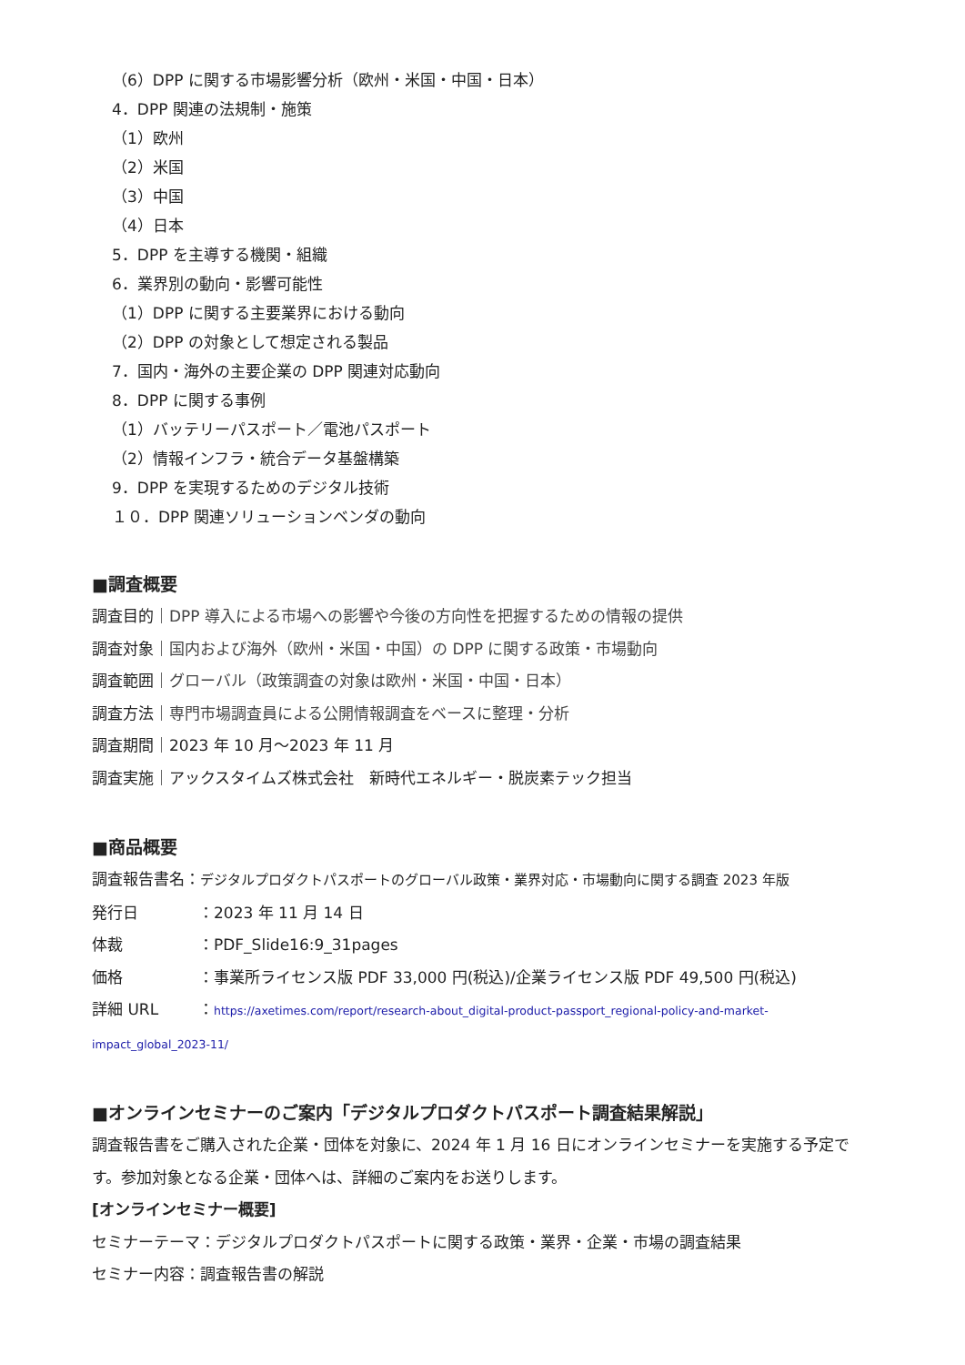（6）DPP に関する市場影響分析（欧州・米国・中国・日本）
4．DPP 関連の法規制・施策
（1）欧州
（2）米国
（3）中国
（4）日本
5．DPP を主導する機関・組織
6．業界別の動向・影響可能性
（1）DPP に関する主要業界における動向
（2）DPP の対象として想定される製品
7．国内・海外の主要企業の DPP 関連対応動向
8．DPP に関する事例
（1）バッテリーパスポート／電池パスポート
（2）情報インフラ・統合データ基盤構築
9．DPP を実現するためのデジタル技術
１０．DPP 関連ソリューションベンダの動向
■調査概要
調査目的｜DPP 導入による市場への影響や今後の方向性を把握するための情報の提供
調査対象｜国内および海外（欧州・米国・中国）の DPP に関する政策・市場動向
調査範囲｜グローバル（政策調査の対象は欧州・米国・中国・日本）
調査方法｜専門市場調査員による公開情報調査をベースに整理・分析
調査期間｜2023 年 10 月～2023 年 11 月
調査実施｜アックスタイムズ株式会社　新時代エネルギー・脱炭素テック担当
■商品概要
調査報告書名：デジタルプロダクトパスポートのグローバル政策・業界対応・市場動向に関する調査 2023 年版
発行日 ：2023 年 11 月 14 日
体裁 ：PDF_Slide16:9_31pages
価格 ：事業所ライセンス版 PDF 33,000 円(税込)/企業ライセンス版 PDF 49,500 円(税込)
詳細 URL ：https://axetimes.com/report/research-about_digital-product-passport_regional-policy-and-market-impact_global_2023-11/
■オンラインセミナーのご案内「デジタルプロダクトパスポート調査結果解説」
調査報告書をご購入された企業・団体を対象に、2024 年 1 月 16 日にオンラインセミナーを実施する予定です。参加対象となる企業・団体へは、詳細のご案内をお送りします。
[オンラインセミナー概要]
セミナーテーマ：デジタルプロダクトパスポートに関する政策・業界・企業・市場の調査結果
セミナー内容：調査報告書の解説